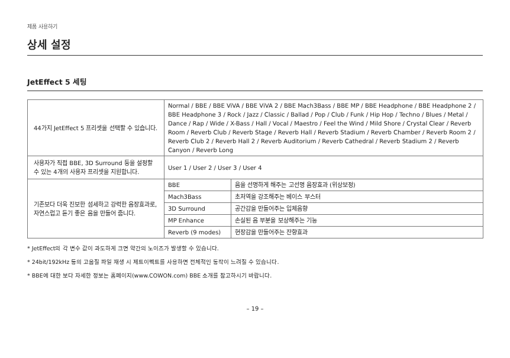제품 사용하기
상세 설정
JetEffect 5 세팅
| 44가지 JetEffect 5 프리셋을 선택할 수 있습니다. | Normal / BBE / BBE ViVA / BBE ViVA 2 / BBE Mach3Bass / BBE MP / BBE Headphone / BBE Headphone 2 / BBE Headphone 3 / Rock / Jazz / Classic / Ballad / Pop / Club / Funk / Hip Hop / Techno / Blues / Metal / Dance / Rap / Wide / X-Bass / Hall / Vocal / Maestro / Feel the Wind / Mild Shore / Crystal Clear / Reverb Room / Reverb Club / Reverb Stage / Reverb Hall / Reverb Stadium / Reverb Chamber / Reverb Room 2 / Reverb Club 2 / Reverb Hall 2 / Reverb Auditorium / Reverb Cathedral / Reverb Stadium 2 / Reverb Canyon / Reverb Long | |
| 사용자가 직접 BBE, 3D Surround 등을 설정할 수 있는 4개의 사용자 프리셋을 지원합니다. | User 1 / User 2 / User 3 / User 4 | |
| 기존보다 더욱 진보한 섬세하고 강력한 음장효과로, 자연스럽고 듣기 좋은 음을 만들어 줍니다. | BBE | 음을 선명하게 해주는 고선명 음장효과 (위상보정) |
| | Mach3Bass | 초저역을 강조해주는 베이스 부스터 |
| | 3D Surround | 공간감을 만들어주는 입체음향 |
| | MP Enhance | 손실된 음 부분을 보상해주는 기능 |
| | Reverb (9 modes) | 현장감을 만들어주는 잔향효과 |
* JetEffect의 각 변수 값이 과도하게 크면 약간의 노이즈가 발생할 수 있습니다.
* 24bit/192kHz 등의 고음질 파일 재생 시 제트이펙트를 사용하면 전체적인 동작이 느려질 수 있습니다.
* BBE에 대한 보다 자세한 정보는 홈페이지(www.COWON.com) BBE 소개를 참고하시기 바랍니다.
– 19 –